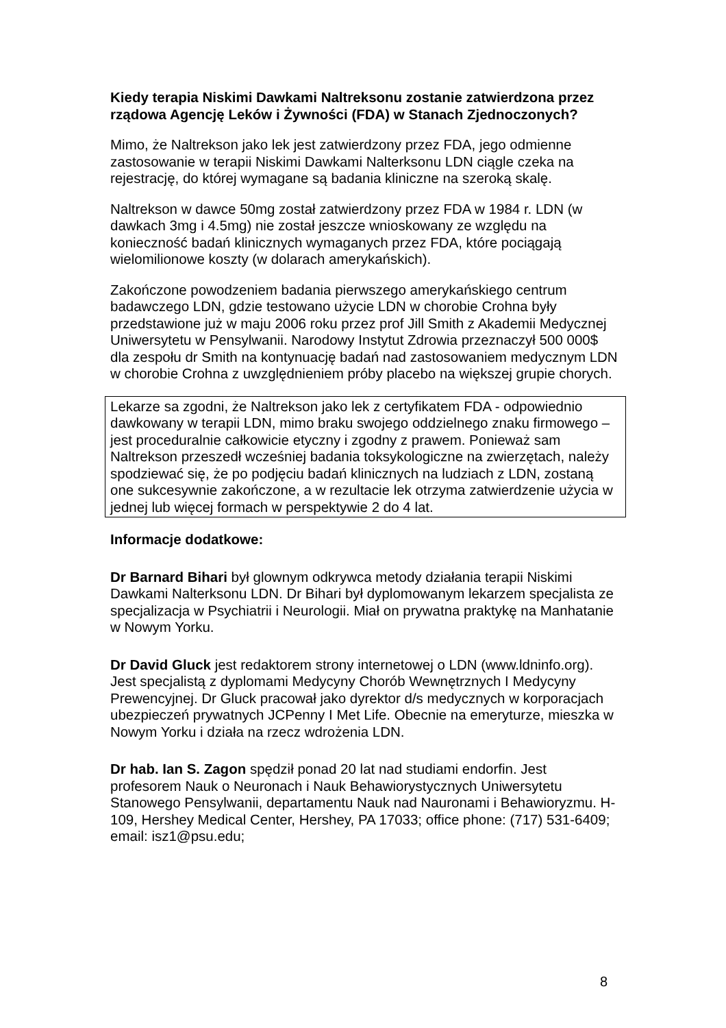Kiedy terapia Niskimi Dawkami Naltreksonu zostanie zatwierdzona przez rządowa Agencję Leków i Żywności (FDA) w Stanach Zjednoczonych?
Mimo, że Naltrekson jako lek jest zatwierdzony przez FDA, jego odmienne zastosowanie w terapii Niskimi Dawkami Nalterksonu LDN ciągle czeka na rejestrację, do której wymagane są badania kliniczne na szeroką skalę.
Naltrekson w dawce 50mg został zatwierdzony przez FDA w 1984 r. LDN (w dawkach 3mg i 4.5mg) nie został jeszcze wnioskowany ze względu na konieczność badań klinicznych wymaganych przez FDA, które pociągają wielomilionowe koszty (w dolarach amerykańskich).
Zakończone powodzeniem badania pierwszego amerykańskiego centrum badawczego LDN, gdzie testowano użycie LDN w chorobie Crohna były przedstawione już w maju 2006 roku przez prof Jill Smith z Akademii Medycznej Uniwersytetu w Pensylwanii. Narodowy Instytut Zdrowia przeznaczył 500 000$ dla zespołu dr Smith na kontynuację badań nad zastosowaniem medycznym LDN w chorobie Crohna z uwzględnieniem próby placebo na większej grupie chorych.
Lekarze sa zgodni, że Naltrekson jako lek z certyfikatem FDA - odpowiednio dawkowany w terapii LDN, mimo braku swojego oddzielnego znaku firmowego – jest proceduralnie całkowicie etyczny i zgodny z prawem. Ponieważ sam Naltrekson przeszedł wcześniej badania toksykologiczne na zwierzętach, należy spodziewać się, że po podjęciu badań klinicznych na ludziach z LDN, zostaną one sukcesywnie zakończone, a w rezultacie lek otrzyma zatwierdzenie użycia w jednej lub więcej formach w perspektywie 2 do 4 lat.
Informacje dodatkowe:
Dr Barnard Bihari był glownym odkrywca metody działania terapii Niskimi Dawkami Nalterksonu LDN. Dr Bihari był dyplomowanym lekarzem specjalista ze specjalizacja w Psychiatrii i Neurologii. Miał on prywatna praktykę na Manhatanie w Nowym Yorku.
Dr David Gluck jest redaktorem strony internetowej o LDN (www.ldninfo.org). Jest specjalistą z dyplomami Medycyny Chorób Wewnętrznych I Medycyny Prewencyjnej. Dr Gluck pracował jako dyrektor d/s medycznych w korporacjach ubezpieczeń prywatnych JCPenny I Met Life. Obecnie na emeryturze, mieszka w Nowym Yorku i działa na rzecz wdrożenia LDN.
Dr hab. Ian S. Zagon spędził ponad 20 lat nad studiami endorfin. Jest profesorem Nauk o Neuronach i Nauk Behawiorystycznych Uniwersytetu Stanowego Pensylwanii, departamentu Nauk nad Nauronami i Behawioryzmu. H-109, Hershey Medical Center, Hershey, PA 17033; office phone: (717) 531-6409; email: isz1@psu.edu;
8